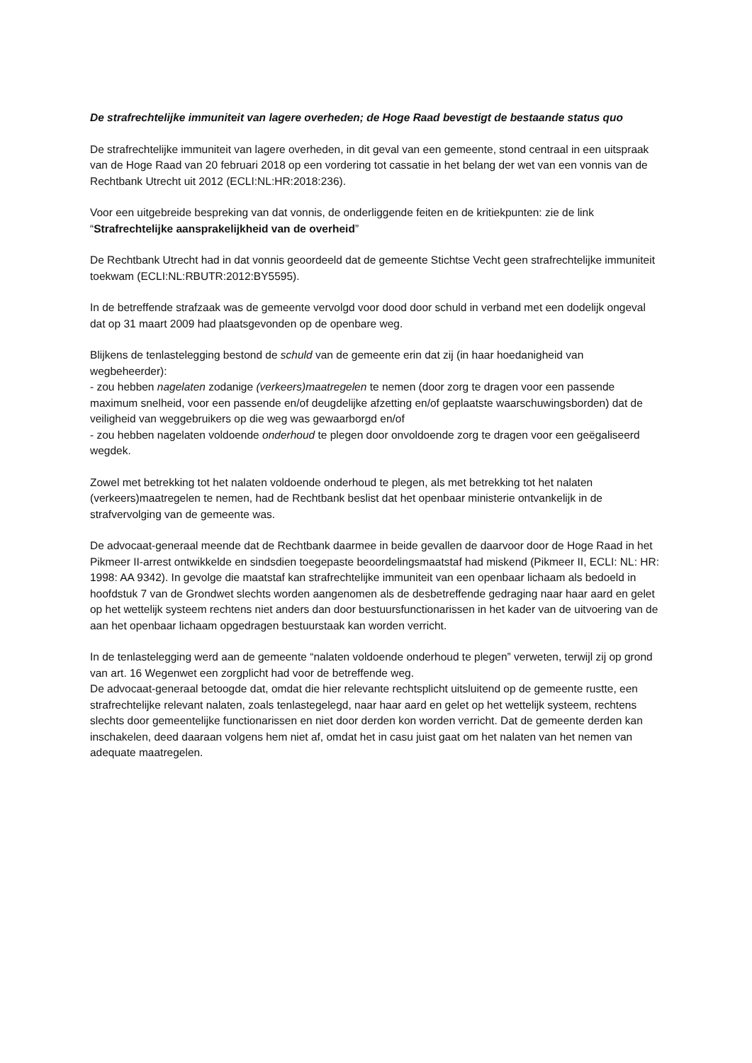De strafrechtelijke immuniteit van lagere overheden; de Hoge Raad bevestigt de bestaande status quo
De strafrechtelijke immuniteit van lagere overheden, in dit geval van een gemeente, stond centraal in een uitspraak van de Hoge Raad van 20 februari 2018 op een vordering tot cassatie in het belang der wet van een vonnis van de Rechtbank Utrecht uit 2012 (ECLI:NL:HR:2018:236).
Voor een uitgebreide bespreking van dat vonnis, de onderliggende feiten en de kritiekpunten: zie de link “Strafrechtelijke aansprakelijkheid van de overheid”
De Rechtbank Utrecht had in dat vonnis geoordeeld dat de gemeente Stichtse Vecht geen strafrechtelijke immuniteit toekwam (ECLI:NL:RBUTR:2012:BY5595).
In de betreffende strafzaak was de gemeente vervolgd voor dood door schuld in verband met een dodelijk ongeval dat op 31 maart 2009 had plaatsgevonden op de openbare weg.
Blijkens de tenlastelegging bestond de schuld van de gemeente erin dat zij (in haar hoedanigheid van wegbeheerder):
- zou hebben nagelaten zodanige (verkeers)maatregelen te nemen (door zorg te dragen voor een passende maximum snelheid, voor een passende en/of deugdelijke afzetting en/of geplaatste waarschuwingsborden) dat de veiligheid van weggebruikers op die weg was gewaarborgd en/of
- zou hebben nagelaten voldoende onderhoud te plegen door onvoldoende zorg te dragen voor een geëgaliseerd wegdek.
Zowel met betrekking tot het nalaten voldoende onderhoud te plegen, als met betrekking tot het nalaten (verkeers)maatregelen te nemen, had de Rechtbank beslist dat het openbaar ministerie ontvankelijk in de strafvervolging van de gemeente was.
De advocaat-generaal meende dat de Rechtbank daarmee in beide gevallen de daarvoor door de Hoge Raad in het Pikmeer II-arrest ontwikkelde en sindsdien toegepaste beoordelingsmaatstaf had miskend (Pikmeer II, ECLI: NL: HR: 1998: AA 9342). In gevolge die maatstaf kan strafrechtelijke immuniteit van een openbaar lichaam als bedoeld in hoofdstuk 7 van de Grondwet slechts worden aangenomen als de desbetreffende gedraging naar haar aard en gelet op het wettelijk systeem rechtens niet anders dan door bestuursfunctionarissen in het kader van de uitvoering van de aan het openbaar lichaam opgedragen bestuurstaak kan worden verricht.
In de tenlastelegging werd aan de gemeente “nalaten voldoende onderhoud te plegen” verweten, terwijl zij op grond van art. 16 Wegenwet een zorgplicht had voor de betreffende weg.
De advocaat-generaal betoogde dat, omdat die hier relevante rechtsplicht uitsluitend op de gemeente rustte, een strafrechtelijke relevant nalaten, zoals tenlastegelegd, naar haar aard en gelet op het wettelijk systeem, rechtens slechts door gemeentelijke functionarissen en niet door derden kon worden verricht. Dat de gemeente derden kan inschakelen, deed daaraan volgens hem niet af, omdat het in casu juist gaat om het nalaten van het nemen van adequate maatregelen.